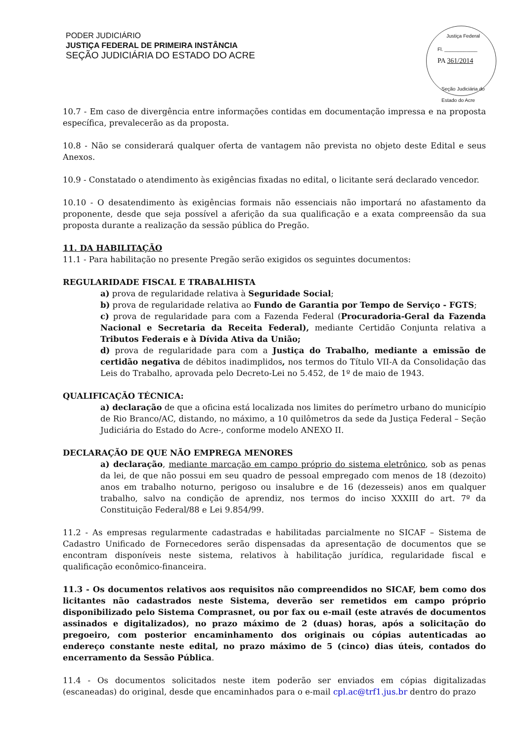PODER JUDICIÁRIO
JUSTIÇA FEDERAL DE PRIMEIRA INSTÂNCIA
SEÇÃO JUDICIÁRIA DO ESTADO DO ACRE
Justiça Federal
Fl. ____________
PA 361/2014
Seção Judiciária do Estado do Acre
10.7 - Em caso de divergência entre informações contidas em documentação impressa e na proposta específica, prevalecerão as da proposta.
10.8 - Não se considerará qualquer oferta de vantagem não prevista no objeto deste Edital e seus Anexos.
10.9 - Constatado o atendimento às exigências fixadas no edital, o licitante será declarado vencedor.
10.10 - O desatendimento às exigências formais não essenciais não importará no afastamento da proponente, desde que seja possível a aferição da sua qualificação e a exata compreensão da sua proposta durante a realização da sessão pública do Pregão.
11. DA HABILITAÇÃO
11.1 - Para habilitação no presente Pregão serão exigidos os seguintes documentos:
REGULARIDADE FISCAL E TRABALHISTA
a) prova de regularidade relativa à Seguridade Social;
b) prova de regularidade relativa ao Fundo de Garantia por Tempo de Serviço - FGTS;
c) prova de regularidade para com a Fazenda Federal (Procuradoria-Geral da Fazenda Nacional e Secretaria da Receita Federal), mediante Certidão Conjunta relativa a Tributos Federais e à Dívida Ativa da União;
d) prova de regularidade para com a Justiça do Trabalho, mediante a emissão de certidão negativa de débitos inadimplidos, nos termos do Título VII-A da Consolidação das Leis do Trabalho, aprovada pelo Decreto-Lei no 5.452, de 1º de maio de 1943.
QUALIFICAÇÃO TÉCNICA:
a) declaração de que a oficina está localizada nos limites do perímetro urbano do município de Rio Branco/AC, distando, no máximo, a 10 quilômetros da sede da Justiça Federal – Seção Judiciária do Estado do Acre-, conforme modelo ANEXO II.
DECLARAÇÃO DE QUE NÃO EMPREGA MENORES
a) declaração, mediante marcação em campo próprio do sistema eletrônico, sob as penas da lei, de que não possui em seu quadro de pessoal empregado com menos de 18 (dezoito) anos em trabalho noturno, perigoso ou insalubre e de 16 (dezesseis) anos em qualquer trabalho, salvo na condição de aprendiz, nos termos do inciso XXXIII do art. 7º da Constituição Federal/88 e Lei 9.854/99.
11.2 - As empresas regularmente cadastradas e habilitadas parcialmente no SICAF – Sistema de Cadastro Unificado de Fornecedores serão dispensadas da apresentação de documentos que se encontram disponíveis neste sistema, relativos à habilitação jurídica, regularidade fiscal e qualificação econômico-financeira.
11.3 - Os documentos relativos aos requisitos não compreendidos no SICAF, bem como dos licitantes não cadastrados neste Sistema, deverão ser remetidos em campo próprio disponibilizado pelo Sistema Comprasnet, ou por fax ou e-mail (este através de documentos assinados e digitalizados), no prazo máximo de 2 (duas) horas, após a solicitação do pregoeiro, com posterior encaminhamento dos originais ou cópias autenticadas ao endereço constante neste edital, no prazo máximo de 5 (cinco) dias úteis, contados do encerramento da Sessão Pública.
11.4 - Os documentos solicitados neste item poderão ser enviados em cópias digitalizadas (escaneadas) do original, desde que encaminhados para o e-mail cpl.ac@trf1.jus.br dentro do prazo